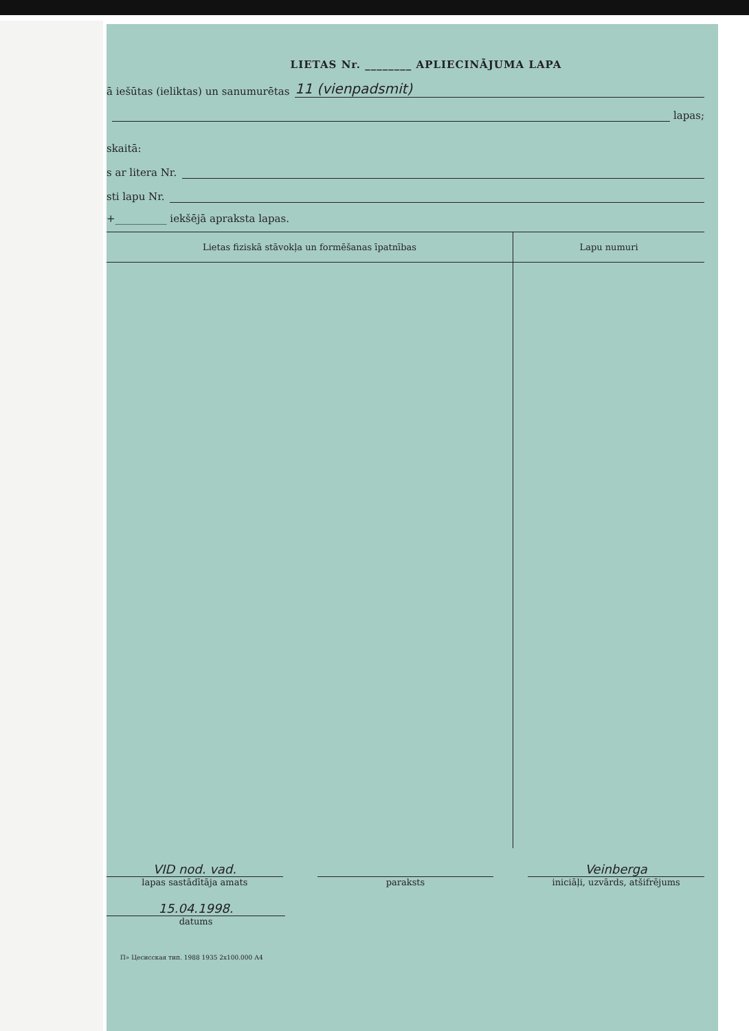LIETAS Nr. ________ APLIECINĀJUMA LAPA
ā iešūtas (ieliktas) un sanumurētas 11 (vienpadsmit)
lapas;
skaitā:
s ar litera Nr.
sti lapu Nr.
+__________ iekšējā apraksta lapas.
| Lietas fiziskā stāvokļa un formēšanas īpatnības | Lapu numuri |
| --- | --- |
VID nod. vad.
lapas sastādītāja amats
paraksts
Veinberga
iniciāļi, uzvārds, atšifrējums
15.04.1998.
datums
П» Цесисская тип. 1988 1935 2х100.000 А4